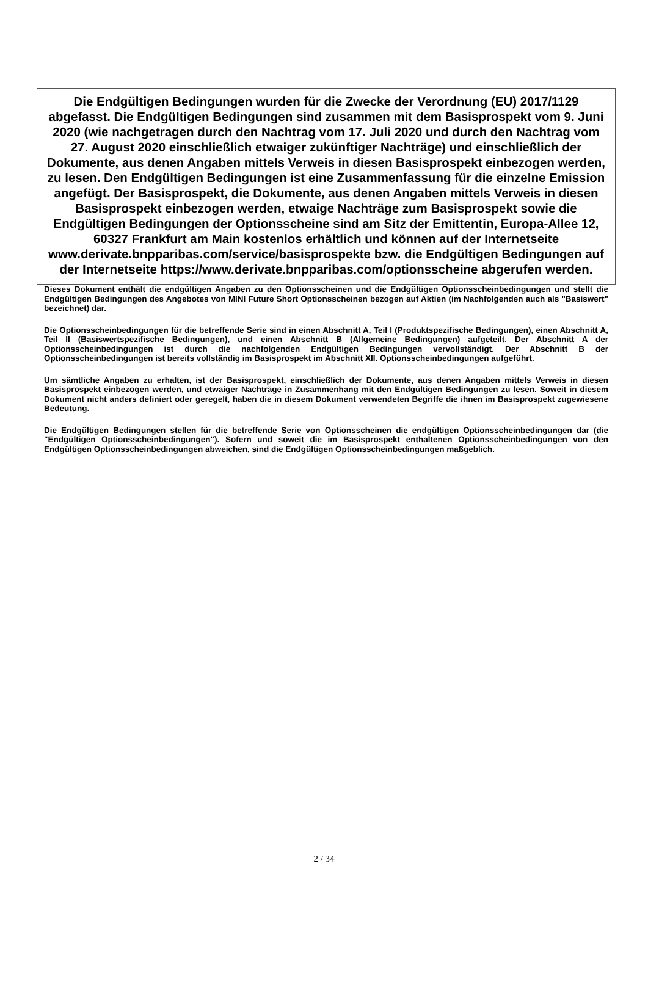Die Endgültigen Bedingungen wurden für die Zwecke der Verordnung (EU) 2017/1129 abgefasst. Die Endgültigen Bedingungen sind zusammen mit dem Basisprospekt vom 9. Juni 2020 (wie nachgetragen durch den Nachtrag vom 17. Juli 2020 und durch den Nachtrag vom 27. August 2020 einschließlich etwaiger zukünftiger Nachträge) und einschließlich der Dokumente, aus denen Angaben mittels Verweis in diesen Basisprospekt einbezogen werden, zu lesen. Den Endgültigen Bedingungen ist eine Zusammenfassung für die einzelne Emission angefügt. Der Basisprospekt, die Dokumente, aus denen Angaben mittels Verweis in diesen Basisprospekt einbezogen werden, etwaige Nachträge zum Basisprospekt sowie die Endgültigen Bedingungen der Optionsscheine sind am Sitz der Emittentin, Europa-Allee 12, 60327 Frankfurt am Main kostenlos erhältlich und können auf der Internetseite www.derivate.bnpparibas.com/service/basisprospekte bzw. die Endgültigen Bedingungen auf der Internetseite https://www.derivate.bnpparibas.com/optionsscheine abgerufen werden.
Dieses Dokument enthält die endgültigen Angaben zu den Optionsscheinen und die Endgültigen Optionsscheinbedingungen und stellt die Endgültigen Bedingungen des Angebotes von MINI Future Short Optionsscheinen bezogen auf Aktien (im Nachfolgenden auch als "Basiswert" bezeichnet) dar.
Die Optionsscheinbedingungen für die betreffende Serie sind in einen Abschnitt A, Teil I (Produktspezifische Bedingungen), einen Abschnitt A, Teil II (Basiswertspezifische Bedingungen), und einen Abschnitt B (Allgemeine Bedingungen) aufgeteilt. Der Abschnitt A der Optionsscheinbedingungen ist durch die nachfolgenden Endgültigen Bedingungen vervollständigt. Der Abschnitt B der Optionsscheinbedingungen ist bereits vollständig im Basisprospekt im Abschnitt XII. Optionsscheinbedingungen aufgeführt.
Um sämtliche Angaben zu erhalten, ist der Basisprospekt, einschließlich der Dokumente, aus denen Angaben mittels Verweis in diesen Basisprospekt einbezogen werden, und etwaiger Nachträge in Zusammenhang mit den Endgültigen Bedingungen zu lesen. Soweit in diesem Dokument nicht anders definiert oder geregelt, haben die in diesem Dokument verwendeten Begriffe die ihnen im Basisprospekt zugewiesene Bedeutung.
Die Endgültigen Bedingungen stellen für die betreffende Serie von Optionsscheinen die endgültigen Optionsscheinbedingungen dar (die "Endgültigen Optionsscheinbedingungen"). Sofern und soweit die im Basisprospekt enthaltenen Optionsscheinbedingungen von den Endgültigen Optionsscheinbedingungen abweichen, sind die Endgültigen Optionsscheinbedingungen maßgeblich.
2 / 34